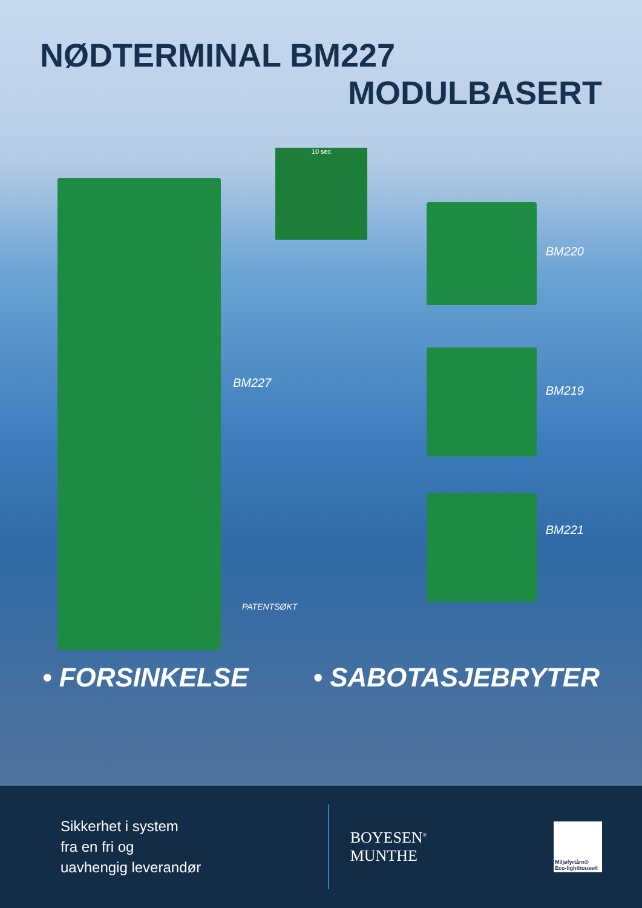NØDTERMINAL BM227
MODULBASERT
10 sec
BM227
PATENTSØKT
BM220
BM219
BM221
• FORSINKELSE • SABOTASJEBRYTER
Sikkerhet i system
fra en fri og
uavhengig leverandør
BOYESEN<sup>®</sup>
MUNTHE
Miljøfyrtårn®
Eco-lighthouse®